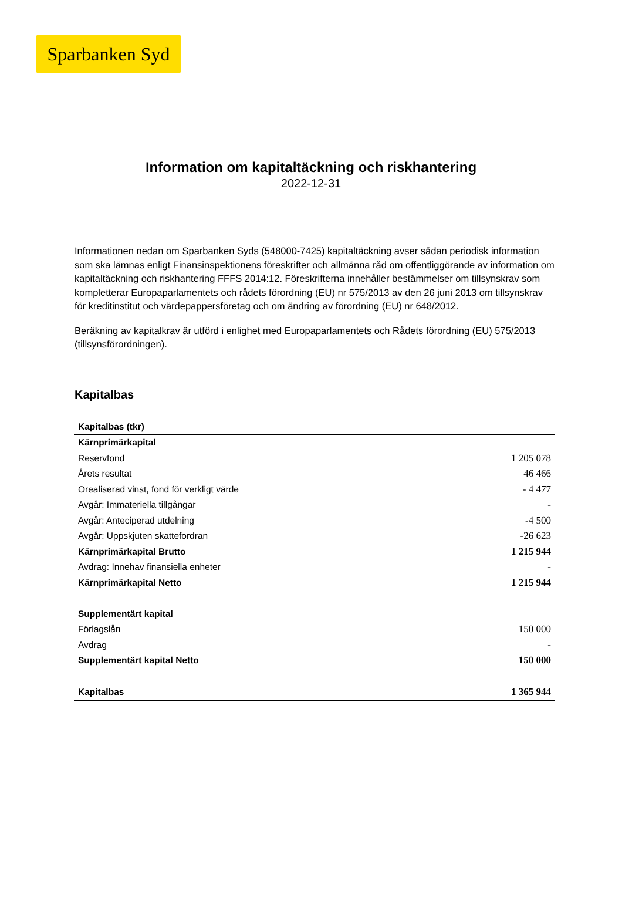Sparbanken Syd
Information om kapitaltäckning och riskhantering
2022-12-31
Informationen nedan om Sparbanken Syds (548000-7425) kapitaltäckning avser sådan periodisk information som ska lämnas enligt Finansinspektionens föreskrifter och allmänna råd om offentliggörande av information om kapitaltäckning och riskhantering FFFS 2014:12. Föreskrifterna innehåller bestämmelser om tillsynskrav som kompletterar Europaparlamentets och rådets förordning (EU) nr 575/2013 av den 26 juni 2013 om tillsynskrav för kreditinstitut och värdepappersföretag och om ändring av förordning (EU) nr 648/2012.
Beräkning av kapitalkrav är utförd i enlighet med Europaparlamentets och Rådets förordning (EU) 575/2013 (tillsynsförordningen).
Kapitalbas
| Kapitalbas (tkr) | |
| --- | --- |
| Kärnprimärkapital | |
| Reservfond | 1 205 078 |
| Årets resultat | 46 466 |
| Orealiserad vinst, fond för verkligt värde | - 4 477 |
| Avgår: Immateriella tillgångar | - |
| Avgår: Anteciperad utdelning | -4 500 |
| Avgår: Uppskjuten skattefordran | -26 623 |
| Kärnprimärkapital Brutto | 1 215 944 |
| Avdrag: Innehav finansiella enheter | - |
| Kärnprimärkapital Netto | 1 215 944 |
| Supplementärt kapital | |
| Förlagslån | 150 000 |
| Avdrag | - |
| Supplementärt kapital Netto | 150 000 |
| Kapitalbas | 1 365 944 |